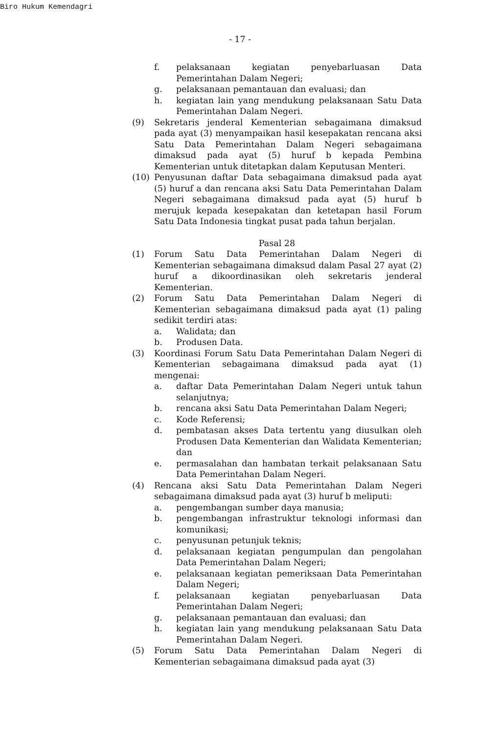Biro Hukum Kemendagri
- 17 -
f. pelaksanaan kegiatan penyebarluasan Data Pemerintahan Dalam Negeri;
g. pelaksanaan pemantauan dan evaluasi; dan
h. kegiatan lain yang mendukung pelaksanaan Satu Data Pemerintahan Dalam Negeri.
(9) Sekretaris jenderal Kementerian sebagaimana dimaksud pada ayat (3) menyampaikan hasil kesepakatan rencana aksi Satu Data Pemerintahan Dalam Negeri sebagaimana dimaksud pada ayat (5) huruf b kepada Pembina Kementerian untuk ditetapkan dalam Keputusan Menteri.
(10) Penyusunan daftar Data sebagaimana dimaksud pada ayat (5) huruf a dan rencana aksi Satu Data Pemerintahan Dalam Negeri sebagaimana dimaksud pada ayat (5) huruf b merujuk kepada kesepakatan dan ketetapan hasil Forum Satu Data Indonesia tingkat pusat pada tahun berjalan.
Pasal 28
(1) Forum Satu Data Pemerintahan Dalam Negeri di Kementerian sebagaimana dimaksud dalam Pasal 27 ayat (2) huruf a dikoordinasikan oleh sekretaris jenderal Kementerian.
(2) Forum Satu Data Pemerintahan Dalam Negeri di Kementerian sebagaimana dimaksud pada ayat (1) paling sedikit terdiri atas:
a. Walidata; dan
b. Produsen Data.
(3) Koordinasi Forum Satu Data Pemerintahan Dalam Negeri di Kementerian sebagaimana dimaksud pada ayat (1) mengenai:
a. daftar Data Pemerintahan Dalam Negeri untuk tahun selanjutnya;
b. rencana aksi Satu Data Pemerintahan Dalam Negeri;
c. Kode Referensi;
d. pembatasan akses Data tertentu yang diusulkan oleh Produsen Data Kementerian dan Walidata Kementerian; dan
e. permasalahan dan hambatan terkait pelaksanaan Satu Data Pemerintahan Dalam Negeri.
(4) Rencana aksi Satu Data Pemerintahan Dalam Negeri sebagaimana dimaksud pada ayat (3) huruf b meliputi:
a. pengembangan sumber daya manusia;
b. pengembangan infrastruktur teknologi informasi dan komunikasi;
c. penyusunan petunjuk teknis;
d. pelaksanaan kegiatan pengumpulan dan pengolahan Data Pemerintahan Dalam Negeri;
e. pelaksanaan kegiatan pemeriksaan Data Pemerintahan Dalam Negeri;
f. pelaksanaan kegiatan penyebarluasan Data Pemerintahan Dalam Negeri;
g. pelaksanaan pemantauan dan evaluasi; dan
h. kegiatan lain yang mendukung pelaksanaan Satu Data Pemerintahan Dalam Negeri.
(5) Forum Satu Data Pemerintahan Dalam Negeri di Kementerian sebagaimana dimaksud pada ayat (3)